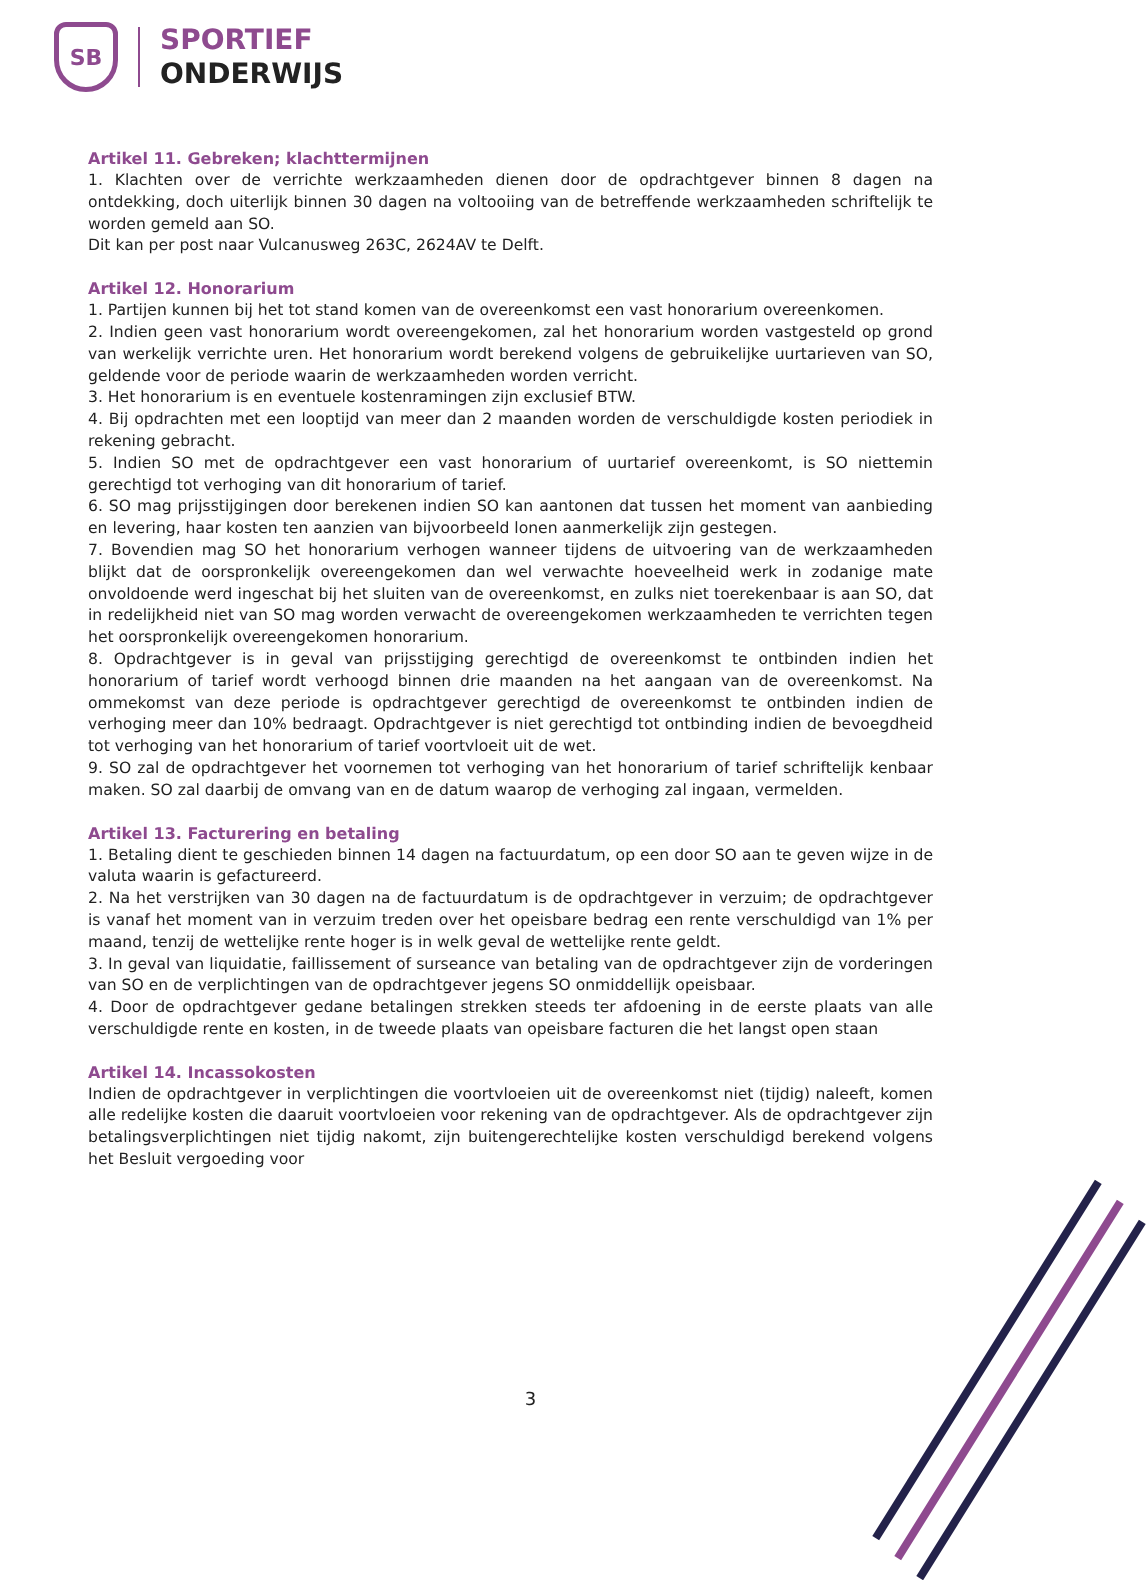SB
SPORTIEF
ONDERWIJS
Artikel 11. Gebreken; klachttermijnen
1. Klachten over de verrichte werkzaamheden dienen door de opdrachtgever binnen 8 dagen na ontdekking, doch uiterlijk binnen 30 dagen na voltooiing van de betreffende werkzaamheden schriftelijk te worden gemeld aan SO.
Dit kan per post naar Vulcanusweg 263C, 2624AV te Delft.
Artikel 12. Honorarium
1. Partijen kunnen bij het tot stand komen van de overeenkomst een vast honorarium overeenkomen.
2. Indien geen vast honorarium wordt overeengekomen, zal het honorarium worden vastgesteld op grond van werkelijk verrichte uren. Het honorarium wordt berekend volgens de gebruikelijke uurtarieven van SO, geldende voor de periode waarin de werkzaamheden worden verricht.
3. Het honorarium is en eventuele kostenramingen zijn exclusief BTW.
4. Bij opdrachten met een looptijd van meer dan 2 maanden worden de verschuldigde kosten periodiek in rekening gebracht.
5. Indien SO met de opdrachtgever een vast honorarium of uurtarief overeenkomt, is SO niettemin gerechtigd tot verhoging van dit honorarium of tarief.
6. SO mag prijsstijgingen door berekenen indien SO kan aantonen dat tussen het moment van aanbieding en levering, haar kosten ten aanzien van bijvoorbeeld lonen aanmerkelijk zijn gestegen.
7. Bovendien mag SO het honorarium verhogen wanneer tijdens de uitvoering van de werkzaamheden blijkt dat de oorspronkelijk overeengekomen dan wel verwachte hoeveelheid werk in zodanige mate onvoldoende werd ingeschat bij het sluiten van de overeenkomst, en zulks niet toerekenbaar is aan SO, dat in redelijkheid niet van SO mag worden verwacht de overeengekomen werkzaamheden te verrichten tegen het oorspronkelijk overeengekomen honorarium.
8. Opdrachtgever is in geval van prijsstijging gerechtigd de overeenkomst te ontbinden indien het honorarium of tarief wordt verhoogd binnen drie maanden na het aangaan van de overeenkomst. Na ommekomst van deze periode is opdrachtgever gerechtigd de overeenkomst te ontbinden indien de verhoging meer dan 10% bedraagt. Opdrachtgever is niet gerechtigd tot ontbinding indien de bevoegdheid tot verhoging van het honorarium of tarief voortvloeit uit de wet.
9. SO zal de opdrachtgever het voornemen tot verhoging van het honorarium of tarief schriftelijk kenbaar maken. SO zal daarbij de omvang van en de datum waarop de verhoging zal ingaan, vermelden.
Artikel 13. Facturering en betaling
1. Betaling dient te geschieden binnen 14 dagen na factuurdatum, op een door SO aan te geven wijze in de valuta waarin is gefactureerd.
2. Na het verstrijken van 30 dagen na de factuurdatum is de opdrachtgever in verzuim; de opdrachtgever is vanaf het moment van in verzuim treden over het opeisbare bedrag een rente verschuldigd van 1% per maand, tenzij de wettelijke rente hoger is in welk geval de wettelijke rente geldt.
3. In geval van liquidatie, faillissement of surseance van betaling van de opdrachtgever zijn de vorderingen van SO en de verplichtingen van de opdrachtgever jegens SO onmiddellijk opeisbaar.
4. Door de opdrachtgever gedane betalingen strekken steeds ter afdoening in de eerste plaats van alle verschuldigde rente en kosten, in de tweede plaats van opeisbare facturen die het langst open staan
Artikel 14. Incassokosten
Indien de opdrachtgever in verplichtingen die voortvloeien uit de overeenkomst niet (tijdig) naleeft, komen alle redelijke kosten die daaruit voortvloeien voor rekening van de opdrachtgever. Als de opdrachtgever zijn betalingsverplichtingen niet tijdig nakomt, zijn buitengerechtelijke kosten verschuldigd berekend volgens het Besluit vergoeding voor
3